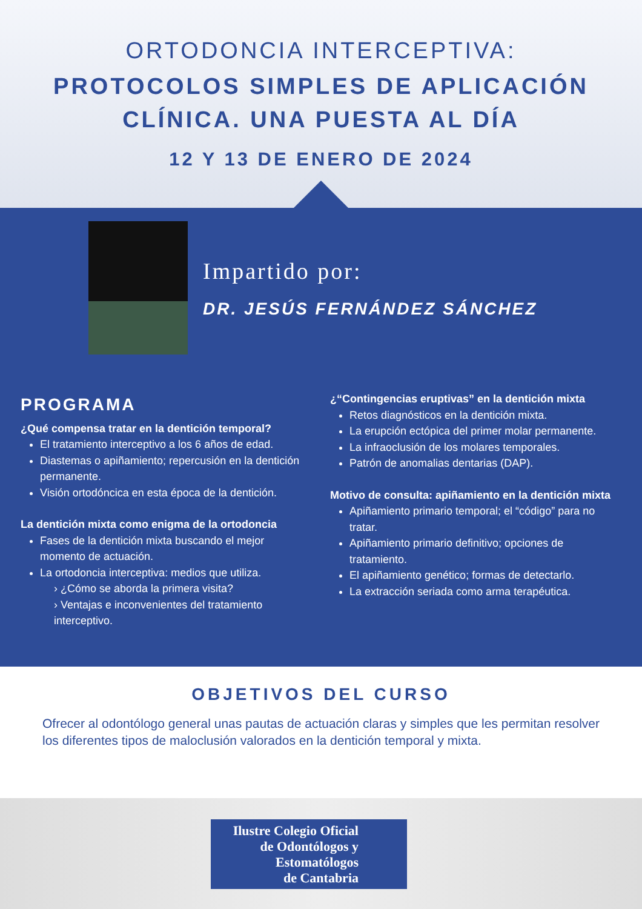ORTODONCIA INTERCEPTIVA:
PROTOCOLOS SIMPLES DE APLICACIÓN
CLÍNICA. UNA PUESTA AL DÍA
12 Y 13 DE ENERO DE 2024
Impartido por:
DR. JESÚS FERNÁNDEZ SÁNCHEZ
PROGRAMA
¿Qué compensa tratar en la dentición temporal?
El tratamiento interceptivo a los 6 años de edad.
Diastemas o apiñamiento; repercusión en la dentición permanente.
Visión ortodóncica en esta época de la dentición.
La dentición mixta como enigma de la ortodoncia
Fases de la dentición mixta buscando el mejor momento de actuación.
La ortodoncia interceptiva: medios que utiliza.
› ¿Cómo se aborda la primera visita?
› Ventajas e inconvenientes del tratamiento interceptivo.
¿“Contingencias eruptivas” en la dentición mixta
Retos diagnósticos en la dentición mixta.
La erupción ectópica del primer molar permanente.
La infraoclusión de los molares temporales.
Patrón de anomalias dentarias (DAP).
Motivo de consulta: apiñamiento en la dentición mixta
Apiñamiento primario temporal; el “código” para no tratar.
Apiñamiento primario definitivo; opciones de tratamiento.
El apiñamiento genético; formas de detectarlo.
La extracción seriada como arma terapéutica.
OBJETIVOS DEL CURSO
Ofrecer al odontólogo general unas pautas de actuación claras y simples que les permitan resolver los diferentes tipos de maloclusión valorados en la dentición temporal y mixta.
Ilustre Colegio Oficial
de Odontólogos y
Estomatólogos
de Cantabria